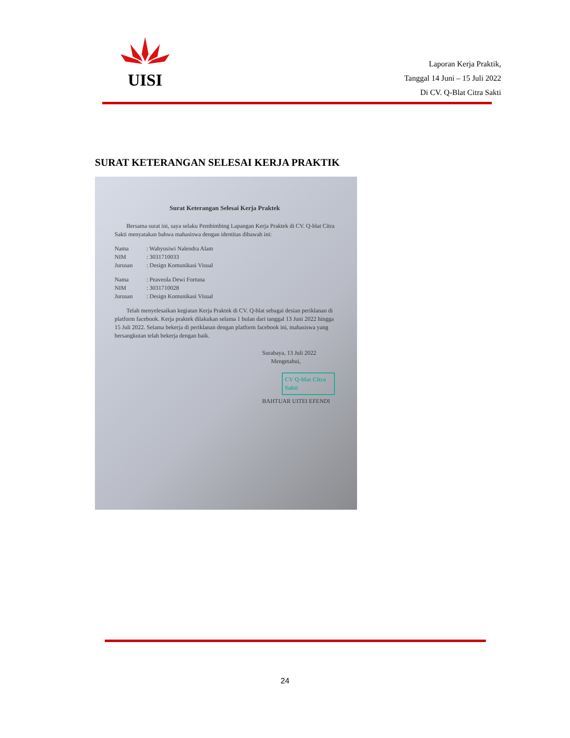UISI
Laporan Kerja Praktik,
Tanggal 14 Juni – 15 Juli 2022
Di CV. Q-Blat Citra Sakti
SURAT KETERANGAN SELESAI KERJA PRAKTIK
Surat Keterangan Selesai Kerja Praktek
Bersama surat ini, saya selaku Pembimbing Lapangan Kerja Praktek di CV. Q-blat Citra Sakti menyatakan bahwa mahasiswa dengan identitas dibawah ini:
| Nama | : Wahyusiwi Nalendra Alam |
| NIM | : 3031710033 |
| Jurusan | : Design Komunikasi Visual |
| Nama | : Peaveola Dewi Fortuna |
| NIM | : 3031710028 |
| Jurusan | : Design Komunikasi Visual |
Telah menyelesaikan kegiatan Kerja Praktek di CV. Q-blat sebagai desian periklanan di platform facebook. Kerja praktek dilakukan selama 1 bulan dari tanggal 13 Juni 2022 hingga 15 Juli 2022. Selama bekerja di periklanan dengan platform facebook ini, mahasiswa yang bersangkutan telah bekerja dengan baik.
Surabaya, 13 Juli 2022
Mengetahui,
CV Q-blat Citra Sakti
BAHTUAR UITEI EFENDI
24